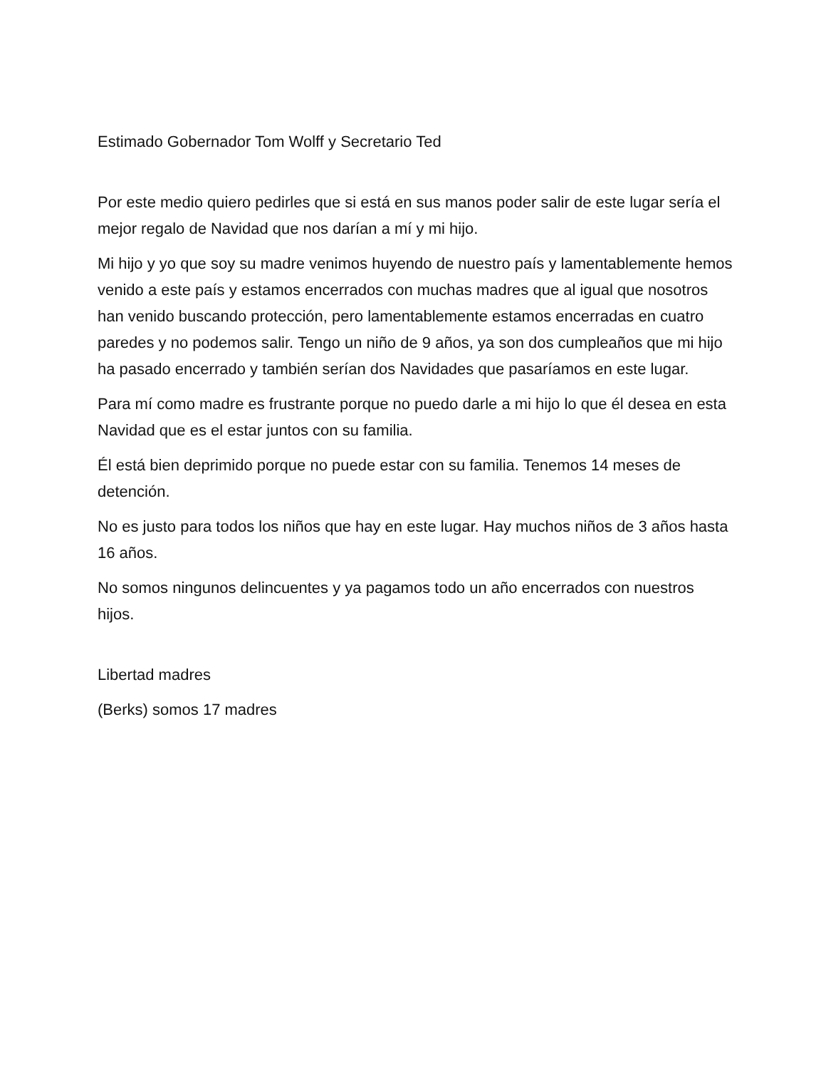Estimado Gobernador Tom Wolff y Secretario Ted
Por este medio quiero pedirles que si está en sus manos poder salir de este lugar sería el mejor regalo de Navidad que nos darían a mí y mi hijo.
Mi hijo y yo que soy su madre venimos huyendo de nuestro país y lamentablemente hemos venido a este país y estamos encerrados con muchas madres que al igual que nosotros han venido buscando protección, pero lamentablemente estamos encerradas en cuatro paredes y no podemos salir. Tengo un niño de 9 años, ya son dos cumpleaños que mi hijo ha pasado encerrado y también serían dos Navidades que pasaríamos en este lugar.
Para mí como madre es frustrante porque no puedo darle a mi hijo lo que él desea en esta Navidad que es el estar juntos con su familia.
Él está bien deprimido porque no puede estar con su familia. Tenemos 14 meses de detención.
No es justo para todos los niños que hay en este lugar. Hay muchos niños de 3 años hasta 16 años.
No somos ningunos delincuentes y ya pagamos todo un año encerrados con nuestros hijos.
Libertad madres
(Berks) somos 17 madres